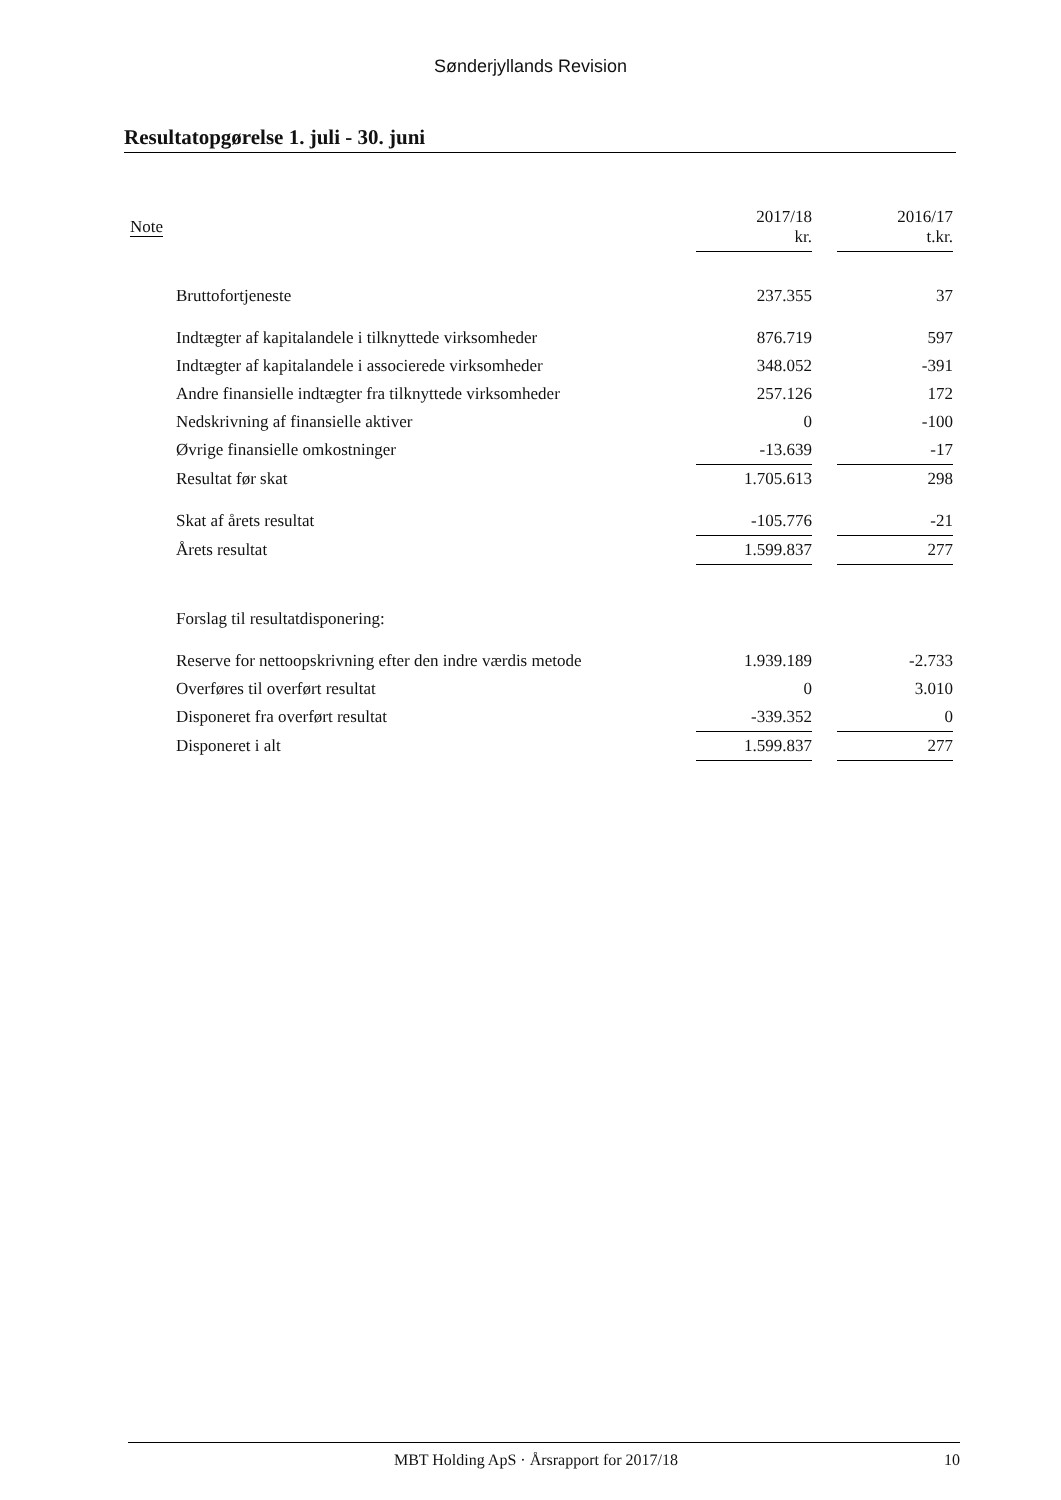Sønderjyllands Revision
Resultatopgørelse 1. juli - 30. juni
| Note | | 2017/18 kr. | | 2016/17 t.kr. |
| --- | --- | --- | --- | --- |
| | Bruttofortjeneste | 237.355 | | 37 |
| | Indtægter af kapitalandele i tilknyttede virksomheder | 876.719 | | 597 |
| | Indtægter af kapitalandele i associerede virksomheder | 348.052 | | -391 |
| | Andre finansielle indtægter fra tilknyttede virksomheder | 257.126 | | 172 |
| | Nedskrivning af finansielle aktiver | 0 | | -100 |
| | Øvrige finansielle omkostninger | -13.639 | | -17 |
| | Resultat før skat | 1.705.613 | | 298 |
| | Skat af årets resultat | -105.776 | | -21 |
| | Årets resultat | 1.599.837 | | 277 |
| | Forslag til resultatdisponering: | | | |
| | Reserve for nettoopskrivning efter den indre værdis metode | 1.939.189 | | -2.733 |
| | Overføres til overført resultat | 0 | | 3.010 |
| | Disponeret fra overført resultat | -339.352 | | 0 |
| | Disponeret i alt | 1.599.837 | | 277 |
MBT Holding ApS · Årsrapport for 2017/18 10